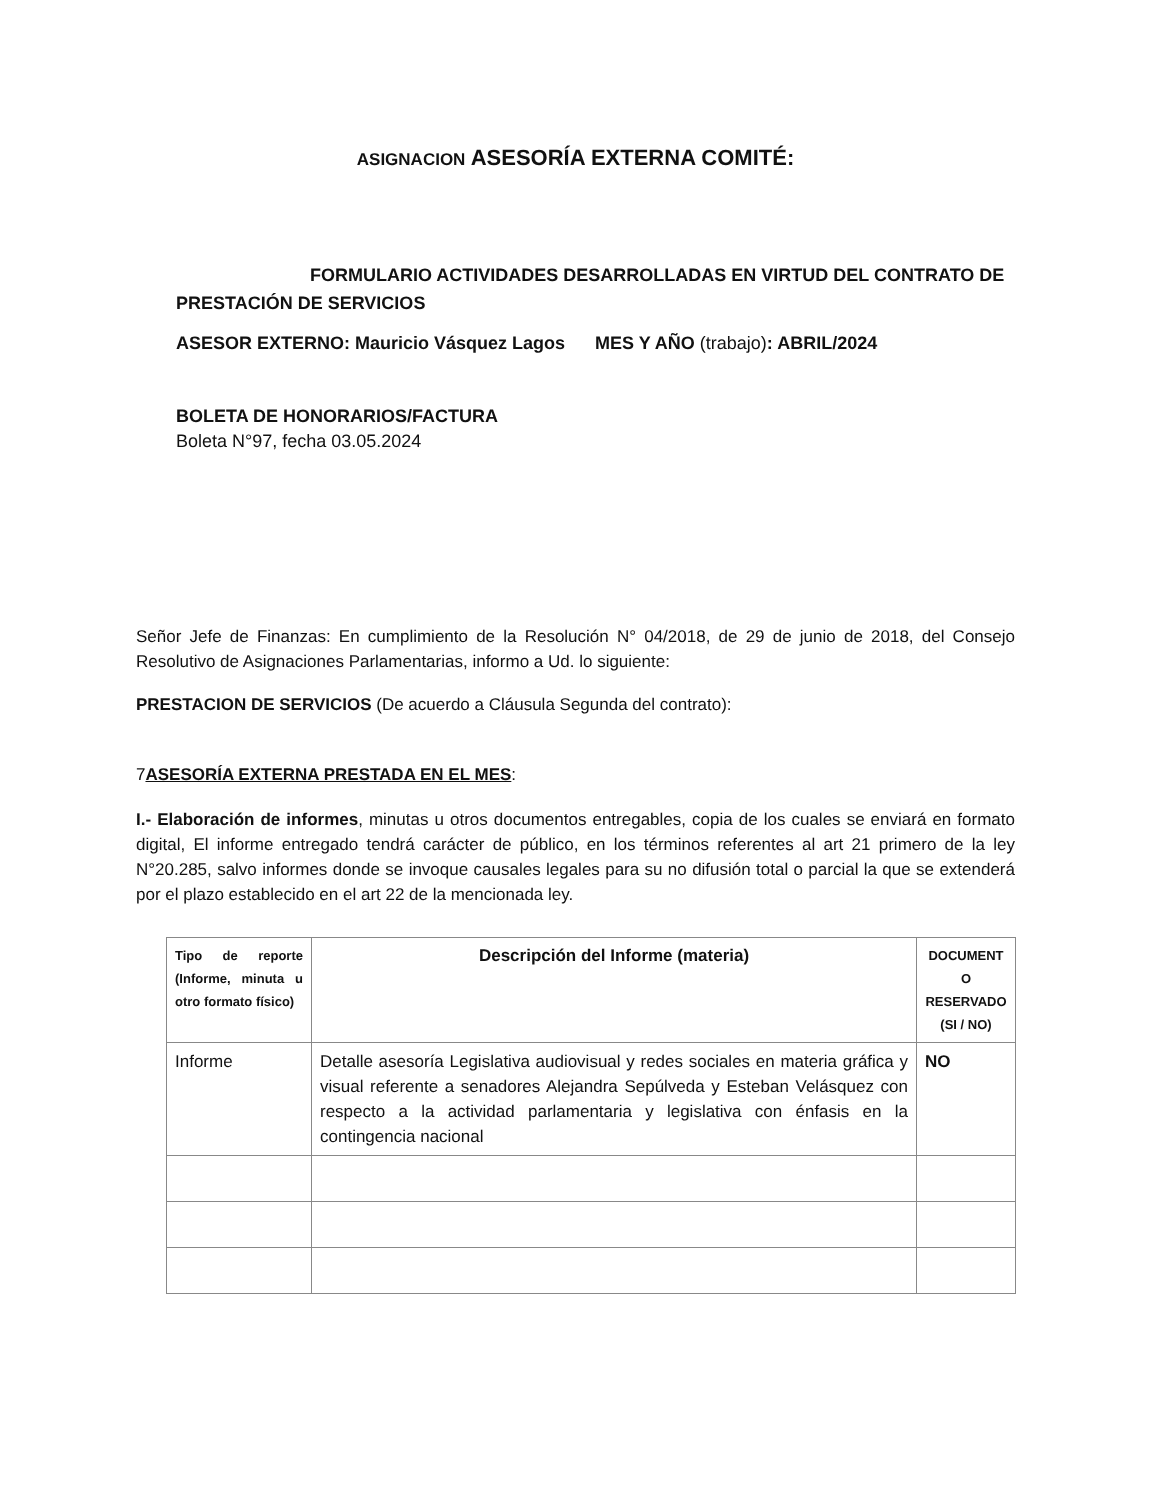ASIGNACION ASESORÍA EXTERNA COMITÉ:
FORMULARIO ACTIVIDADES DESARROLLADAS EN VIRTUD DEL CONTRATO DE PRESTACIÓN DE SERVICIOS
ASESOR EXTERNO: Mauricio Vásquez Lagos MES Y AÑO (trabajo): ABRIL/2024
BOLETA DE HONORARIOS/FACTURA
Boleta N°97, fecha 03.05.2024
Señor Jefe de Finanzas: En cumplimiento de la Resolución N° 04/2018, de 29 de junio de 2018, del Consejo Resolutivo de Asignaciones Parlamentarias, informo a Ud. lo siguiente:
PRESTACION DE SERVICIOS (De acuerdo a Cláusula Segunda del contrato):
7ASESORÍA EXTERNA PRESTADA EN EL MES:
I.- Elaboración de informes, minutas u otros documentos entregables, copia de los cuales se enviará en formato digital, El informe entregado tendrá carácter de público, en los términos referentes al art 21 primero de la ley N°20.285, salvo informes donde se invoque causales legales para su no difusión total o parcial la que se extenderá por el plazo establecido en el art 22 de la mencionada ley.
| Tipo de reporte (Informe, minuta u otro formato físico) | Descripción del Informe (materia) | DOCUMENT O RESERVADO (SI / NO) |
| --- | --- | --- |
| Informe | Detalle asesoría Legislativa audiovisual y redes sociales en materia gráfica y visual referente a senadores Alejandra Sepúlveda y Esteban Velásquez con respecto a la actividad parlamentaria y legislativa con énfasis en la contingencia nacional | NO |